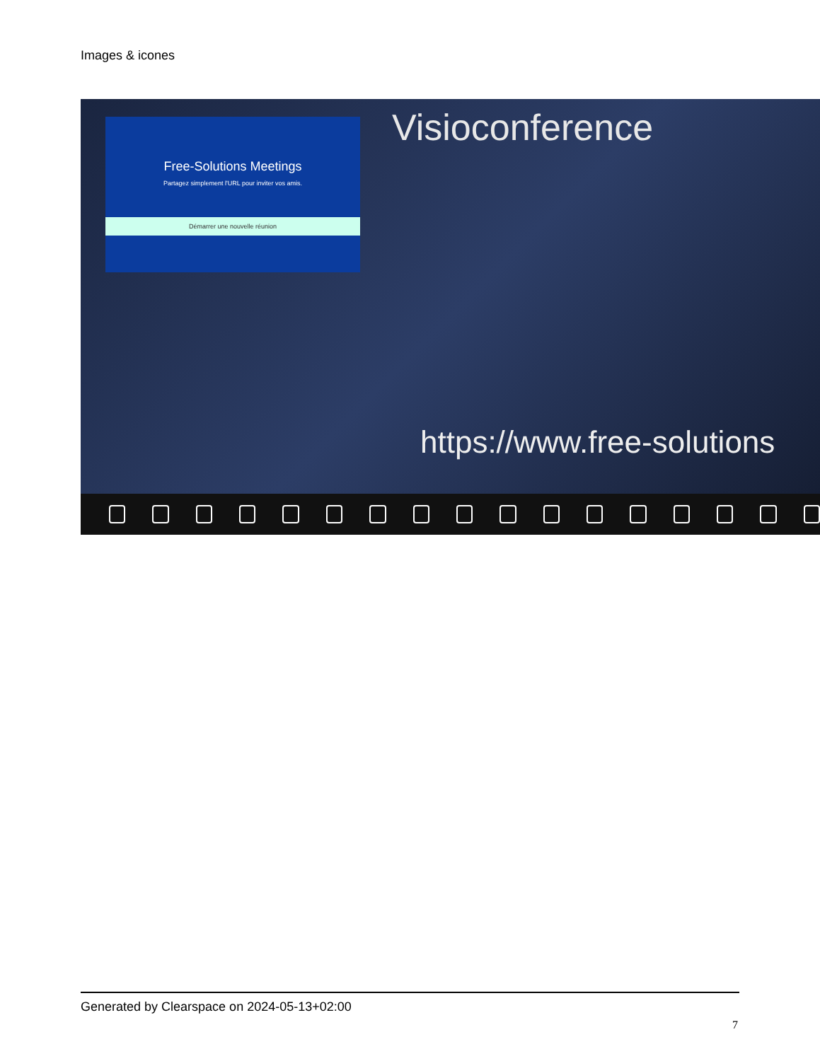Images & icones
Free-Solutions Meetings
Partagez simplement l'URL pour inviter vos amis.
Démarrer une nouvelle réunion
Visioconference
https://www.free-solutions
Generated by Clearspace on 2024-05-13+02:00
7